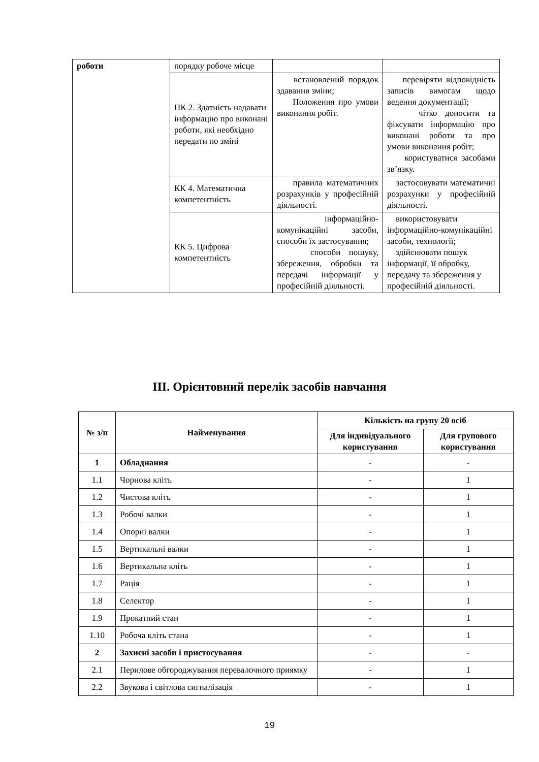| роботи | порядку робоче місце | | |
| | ПК 2. Здатність надавати інформацію про виконані роботи, які необхідно передати по зміні | встановлений порядок здавання зміни; Положення про умови виконання робіт. | перевіряти відповідність записів вимогам щодо ведення документації; чітко доносити та фіксувати інформацію про виконані роботи та про умови виконання робіт; користуватися засобами зв’язку. |
| | КК 4. Математична компетентність | правила математичних розрахунків у професійній діяльності. | застосовувати математичні розрахунки у професійній діяльності. |
| | КК 5. Цифрова компетентність | інформаційно-комунікаційні засоби, способи їх застосування; способи пошуку, збереження, обробки та передачі інформації у професійній діяльності. | використовувати інформаційно-комунікаційні засоби, технології; здійснювати пошук інформації, її обробку, передачу та збереження у професійній діяльності. |
ІІІ. Орієнтовний перелік засобів навчання
| № з/п | Найменування | Кількість на групу 20 осіб | |
| --- | --- | --- | --- |
| | | Для індивідуального користування | Для групового користування |
| 1 | Обладнання | - | - |
| 1.1 | Чорнова кліть | - | 1 |
| 1.2 | Чистова кліть | - | 1 |
| 1.3 | Робочі валки | - | 1 |
| 1.4 | Опорні валки | - | 1 |
| 1.5 | Вертикальні валки | - | 1 |
| 1.6 | Вертикальна кліть | - | 1 |
| 1.7 | Рація | - | 1 |
| 1.8 | Селектор | - | 1 |
| 1.9 | Прокатний стан | - | 1 |
| 1.10 | Робоча кліть стана | - | 1 |
| 2 | Захисні засоби і пристосування | - | - |
| 2.1 | Перилове обгороджування перевалочного приямку | - | 1 |
| 2.2 | Звукова і світлова сигналізація | - | 1 |
19